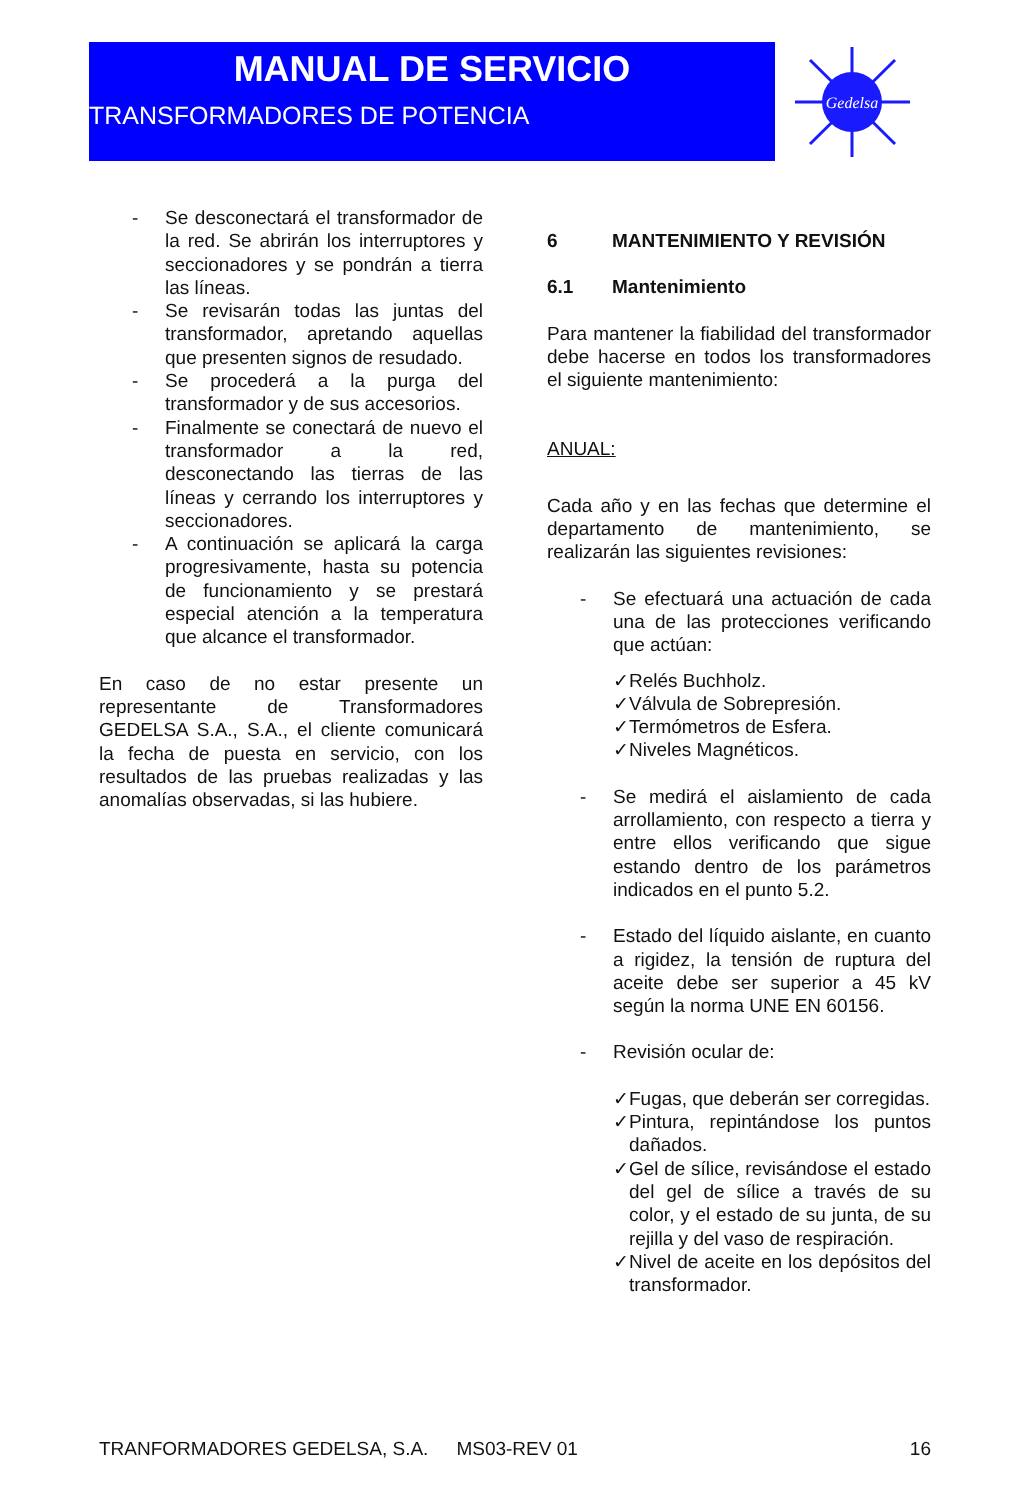MANUAL DE SERVICIO
TRANSFORMADORES DE POTENCIA
Gedelsa
- Se desconectará el transformador de la red. Se abrirán los interruptores y seccionadores y se pondrán a tierra las líneas.
- Se revisarán todas las juntas del transformador, apretando aquellas que presenten signos de resudado.
- Se procederá a la purga del transformador y de sus accesorios.
- Finalmente se conectará de nuevo el transformador a la red, desconectando las tierras de las líneas y cerrando los interruptores y seccionadores.
- A continuación se aplicará la carga progresivamente, hasta su potencia de funcionamiento y se prestará especial atención a la temperatura que alcance el transformador.
En caso de no estar presente un representante de Transformadores GEDELSA S.A., S.A., el cliente comunicará la fecha de puesta en servicio, con los resultados de las pruebas realizadas y las anomalías observadas, si las hubiere.
6 MANTENIMIENTO Y REVISIÓN
6.1 Mantenimiento
Para mantener la fiabilidad del transformador debe hacerse en todos los transformadores el siguiente mantenimiento:
ANUAL:
Cada año y en las fechas que determine el departamento de mantenimiento, se realizarán las siguientes revisiones:
- Se efectuará una actuación de cada una de las protecciones verificando que actúan:
✓ Relés Buchholz.
✓ Válvula de Sobrepresión.
✓ Termómetros de Esfera.
✓ Niveles Magnéticos.
- Se medirá el aislamiento de cada arrollamiento, con respecto a tierra y entre ellos verificando que sigue estando dentro de los parámetros indicados en el punto 5.2.
- Estado del líquido aislante, en cuanto a rigidez, la tensión de ruptura del aceite debe ser superior a 45 kV según la norma UNE EN 60156.
- Revisión ocular de:
✓ Fugas, que deberán ser corregidas.
✓ Pintura, repintándose los puntos dañados.
✓ Gel de sílice, revisándose el estado del gel de sílice a través de su color, y el estado de su junta, de su rejilla y del vaso de respiración.
✓ Nivel de aceite en los depósitos del transformador.
TRANFORMADORES GEDELSA, S.A. MS03-REV 01 16